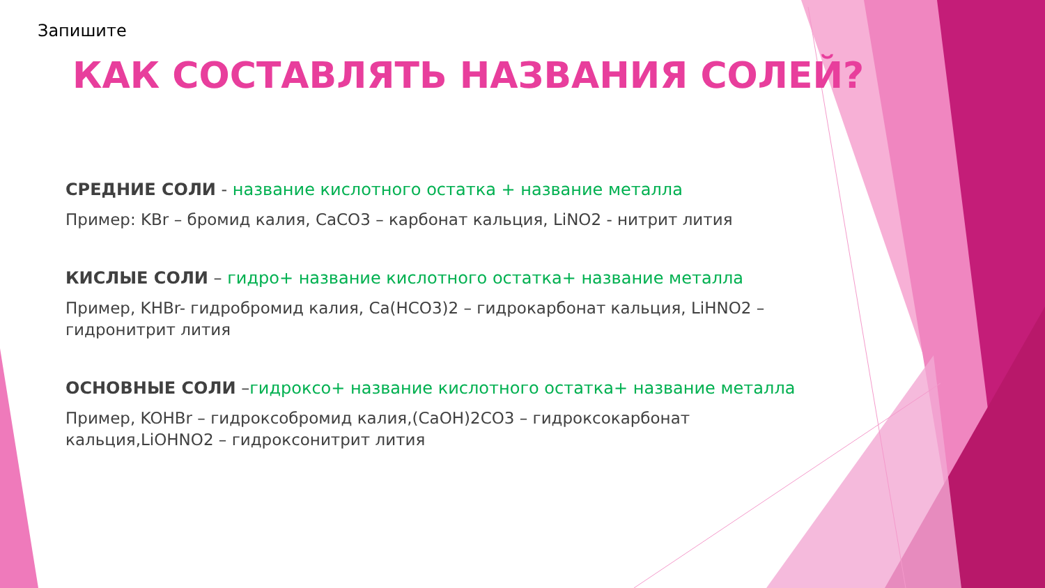Запишите
КАК СОСТАВЛЯТЬ НАЗВАНИЯ СОЛЕЙ?
СРЕДНИЕ СОЛИ - название кислотного остатка + название металла
Пример: KBr – бромид калия, CaCO3 – карбонат кальция, LiNO2 - нитрит лития
КИСЛЫЕ СОЛИ – гидро+ название кислотного остатка+ название металла
Пример, KHBr- гидробромид калия, Ca(HCO3)2 – гидрокарбонат кальция, LiHNO2 – гидронитрит лития
ОСНОВНЫЕ СОЛИ –гидроксо+ название кислотного остатка+ название металла
Пример, KOHBr – гидроксобромид калия,(CaOH)2CO3 – гидроксокарбонат кальция,LiOHNO2 – гидроксонитрит лития